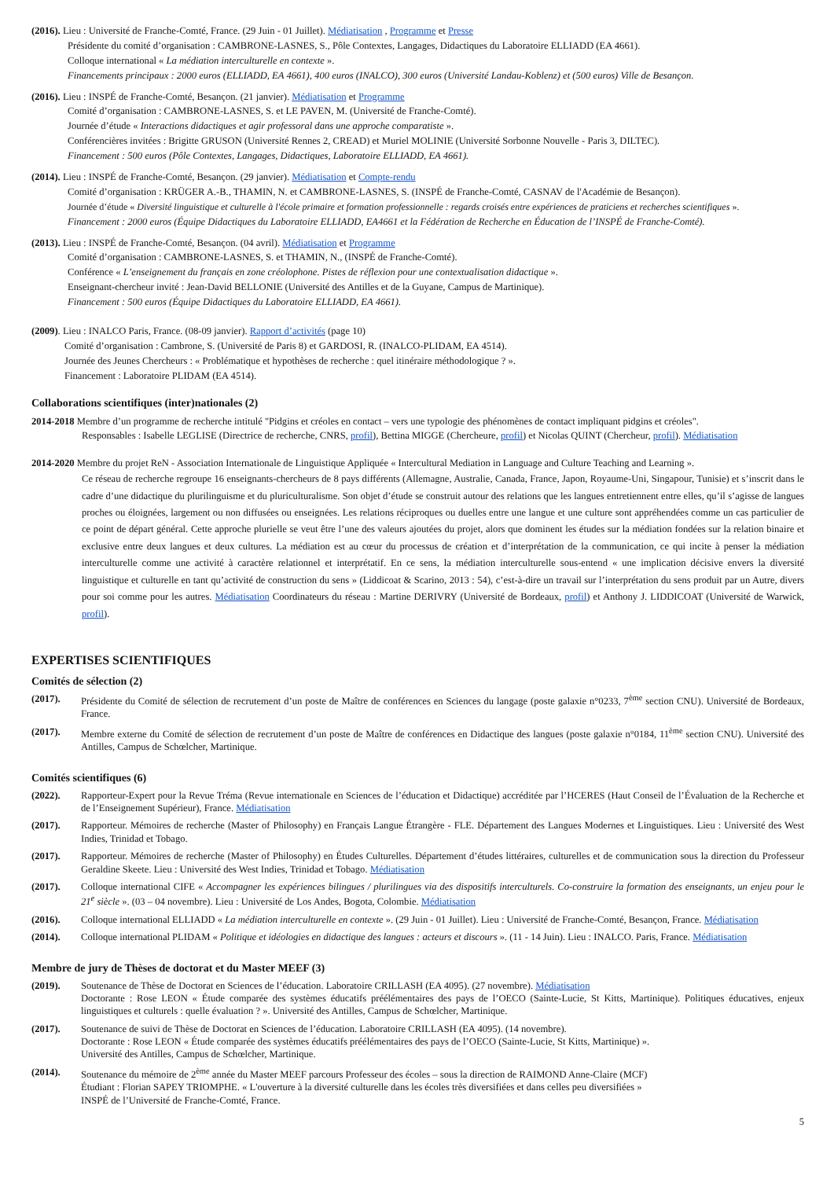(2016). Lieu : Université de Franche-Comté, France. (29 Juin - 01 Juillet). Médiatisation , Programme et Presse
Présidente du comité d’organisation : CAMBRONE-LASNES, S., Pôle Contextes, Langages, Didactiques du Laboratoire ELLIADD (EA 4661).
Colloque international « La médiation interculturelle en contexte ».
Financements principaux : 2000 euros (ELLIADD, EA 4661), 400 euros (INALCO), 300 euros (Université Landau-Koblenz) et (500 euros) Ville de Besançon.
(2016). Lieu : INSPÉ de Franche-Comté, Besançon. (21 janvier). Médiatisation et Programme
Comité d’organisation : CAMBRONE-LASNES, S. et LE PAVEN, M. (Université de Franche-Comté).
Journée d’étude « Interactions didactiques et agir professoral dans une approche comparatiste ».
Conférencières invitées : Brigitte GRUSON (Université Rennes 2, CREAD) et Muriel MOLINIE (Université Sorbonne Nouvelle - Paris 3, DILTEC).
Financement : 500 euros (Pôle Contextes, Langages, Didactiques, Laboratoire ELLIADD, EA 4661).
(2014). Lieu : INSPÉ de Franche-Comté, Besançon. (29 janvier). Médiatisation et Compte-rendu
Comité d’organisation : KRÜGER A.-B., THAMIN, N. et CAMBRONE-LASNES, S. (INSPÉ de Franche-Comté, CASNAV de l'Académie de Besançon).
Journée d’étude « Diversité linguistique et culturelle à l'école primaire et formation professionnelle : regards croisés entre expériences de praticiens et recherches scientifiques ».
Financement : 2000 euros (Équipe Didactiques du Laboratoire ELLIADD, EA4661 et la Fédération de Recherche en Éducation de l’INSPÉ de Franche-Comté).
(2013). Lieu : INSPÉ de Franche-Comté, Besançon. (04 avril). Médiatisation et Programme
Comité d’organisation : CAMBRONE-LASNES, S. et THAMIN, N., (INSPÉ de Franche-Comté).
Conférence « L’enseignement du français en zone créolophone. Pistes de réflexion pour une contextualisation didactique ».
Enseignant-chercheur invité : Jean-David BELLONIE (Université des Antilles et de la Guyane, Campus de Martinique).
Financement : 500 euros (Équipe Didactiques du Laboratoire ELLIADD, EA 4661).
(2009). Lieu : INALCO Paris, France. (08-09 janvier). Rapport d’activités (page 10)
Comité d’organisation : Cambrone, S. (Université de Paris 8) et GARDOSI, R. (INALCO-PLIDAM, EA 4514).
Journée des Jeunes Chercheurs : « Problématique et hypothèses de recherche : quel itinéraire méthodologique ? ».
Financement : Laboratoire PLIDAM (EA 4514).
Collaborations scientifiques (inter)nationales (2)
2014-2018 Membre d’un programme de recherche intitulé "Pidgins et créoles en contact – vers une typologie des phénomènes de contact impliquant pidgins et créoles".
Responsables : Isabelle LEGLISE (Directrice de recherche, CNRS, profil), Bettina MIGGE (Chercheure, profil) et Nicolas QUINT (Chercheur, profil). Médiatisation
2014-2020 Membre du projet ReN - Association Internationale de Linguistique Appliquée « Intercultural Mediation in Language and Culture Teaching and Learning ».
Ce réseau de recherche regroupe 16 enseignants-chercheurs de 8 pays différents (Allemagne, Australie, Canada, France, Japon, Royaume-Uni, Singapour, Tunisie) et s’inscrit dans le cadre d’une didactique du plurilinguisme et du pluriculturalisme. Son objet d’étude se construit autour des relations que les langues entretiennent entre elles, qu’il s’agisse de langues proches ou éloignées, largement ou non diffusées ou enseignées. Les relations réciproques ou duelles entre une langue et une culture sont appréhendées comme un cas particulier de ce point de départ général. Cette approche plurielle se veut être l’une des valeurs ajoutées du projet, alors que dominent les études sur la médiation fondées sur la relation binaire et exclusive entre deux langues et deux cultures. La médiation est au cœur du processus de création et d’interprétation de la communication, ce qui incite à penser la médiation interculturelle comme une activité à caractère relationnel et interprétatif. En ce sens, la médiation interculturelle sous-entend « une implication décisive envers la diversité linguistique et culturelle en tant qu’activité de construction du sens » (Liddicoat & Scarino, 2013 : 54), c’est-à-dire un travail sur l’interprétation du sens produit par un Autre, divers pour soi comme pour les autres. Médiatisation Coordinateurs du réseau : Martine DERIVRY (Université de Bordeaux, profil) et Anthony J. LIDDICOAT (Université de Warwick, profil).
EXPERTISES SCIENTIFIQUES
Comités de sélection (2)
(2017). Présidente du Comité de sélection de recrutement d’un poste de Maître de conférences en Sciences du langage (poste galaxie n°0233, 7<sup>ème</sup> section CNU). Université de Bordeaux, France.
(2017). Membre externe du Comité de sélection de recrutement d’un poste de Maître de conférences en Didactique des langues (poste galaxie n°0184, 11<sup>ème</sup> section CNU). Université des Antilles, Campus de Schœlcher, Martinique.
Comités scientifiques (6)
(2022). Rapporteur-Expert pour la Revue Tréma (Revue internationale en Sciences de l’éducation et Didactique) accréditée par l’HCERES (Haut Conseil de l’Évaluation de la Recherche et de l’Enseignement Supérieur), France. Médiatisation
(2017). Rapporteur. Mémoires de recherche (Master of Philosophy) en Français Langue Étrangère - FLE. Département des Langues Modernes et Linguistiques. Lieu : Université des West Indies, Trinidad et Tobago.
(2017). Rapporteur. Mémoires de recherche (Master of Philosophy) en Études Culturelles. Département d’études littéraires, culturelles et de communication sous la direction du Professeur Geraldine Skeete. Lieu : Université des West Indies, Trinidad et Tobago. Médiatisation
(2017). Colloque international CIFE « Accompagner les expériences bilingues / plurilingues via des dispositifs interculturels. Co-construire la formation des enseignants, un enjeu pour le 21<sup>e</sup> siècle ». (03 – 04 novembre). Lieu : Université de Los Andes, Bogota, Colombie. Médiatisation
(2016). Colloque international ELLIADD « La médiation interculturelle en contexte ». (29 Juin - 01 Juillet). Lieu : Université de Franche-Comté, Besançon, France. Médiatisation
(2014). Colloque international PLIDAM « Politique et idéologies en didactique des langues : acteurs et discours ». (11 - 14 Juin). Lieu : INALCO. Paris, France. Médiatisation
Membre de jury de Thèses de doctorat et du Master MEEF (3)
(2019). Soutenance de Thèse de Doctorat en Sciences de l’éducation. Laboratoire CRILLASH (EA 4095). (27 novembre). Médiatisation
Doctorante : Rose LEON « Étude comparée des systèmes éducatifs préélémentaires des pays de l’OECO (Sainte-Lucie, St Kitts, Martinique). Politiques éducatives, enjeux linguistiques et culturels : quelle évaluation ? ». Université des Antilles, Campus de Schœlcher, Martinique.
(2017). Soutenance de suivi de Thèse de Doctorat en Sciences de l’éducation. Laboratoire CRILLASH (EA 4095). (14 novembre).
Doctorante : Rose LEON « Étude comparée des systèmes éducatifs préélémentaires des pays de l’OECO (Sainte-Lucie, St Kitts, Martinique) ».
Université des Antilles, Campus de Schœlcher, Martinique.
(2014). Soutenance du mémoire de 2<sup>ème</sup> année du Master MEEF parcours Professeur des écoles – sous la direction de RAIMOND Anne-Claire (MCF)
Étudiant : Florian SAPEY TRIOMPHE. « L'ouverture à la diversité culturelle dans les écoles très diversifiées et dans celles peu diversifiées »
INSPÉ de l’Université de Franche-Comté, France.
5